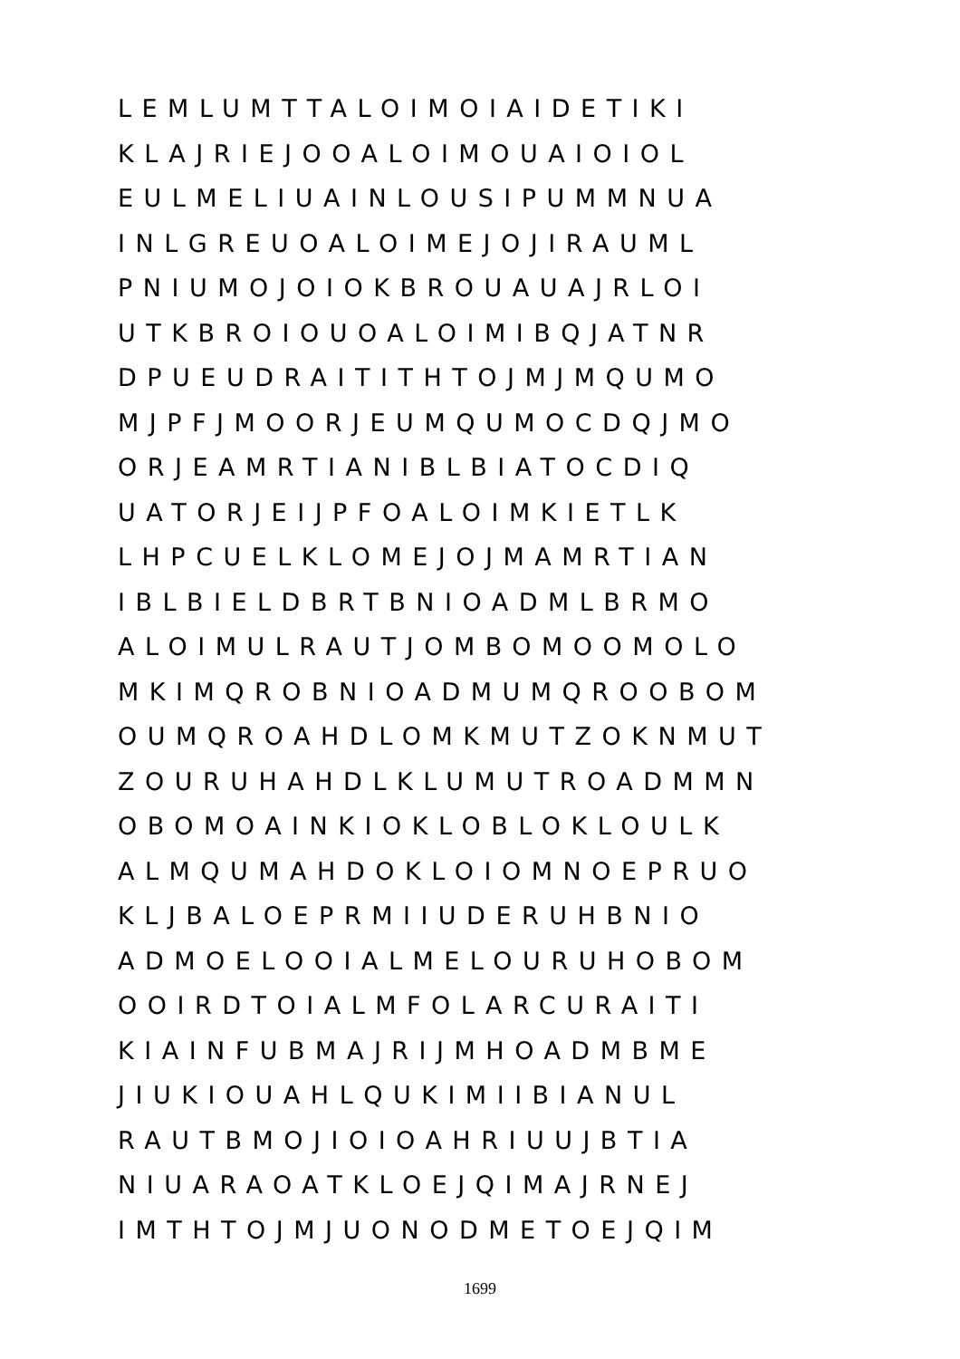LEMLUMTTALOIMOIAIDETIKI
KLAJRIEJOOALOIMOUAIOIOL
EULMELIUAINLOUSIPUMMNUA
INLGREUOALOIMEJOJIRAUML
PNIUMOJOIOKBROUAUAJRLOI
UTKBROIOUOALOIMIBQJATNR
DPUEUDRAITITHTOJMJMQUMO
MJPFJMOORJEUMQUMOCDQJMO
ORJEAMRTIANIBLBIATOCDIQ
UATORJEIJPFOALOIMKIETLK
LHPCUELKLOMEJOJMAMRTIAN
IBLBIELDBRTBNIOADMLBRMO
ALOIMULRAUTJOMBOMOOMOLO
MKIMQROBNIOADMUMQROOBOM
OUMQROAHDLOMKMUTZOKNMUT
ZOURUHAHDLKLUMUTROADMMN
OBOMOAINKIOKLOBLOKLOULK
ALMQUMAHDOKLOIOMNOEPRUO
KLJBALOEPRMIIUDERUHBNIO
ADMOELOOIALMELOURUHOBOM
OOIRDTOIALMFOLARCURAITI
KIAINFUBMAJRIJMHOADMBME
JIUKIOUAHLQUKIMIIBIANUL
RAUTBMOJIOIOAHRIUUJBTIA
NIUARAOATKLOEJQIMAJRNEJ
IMTHTOJMJUONODMETOEJQIM
1699